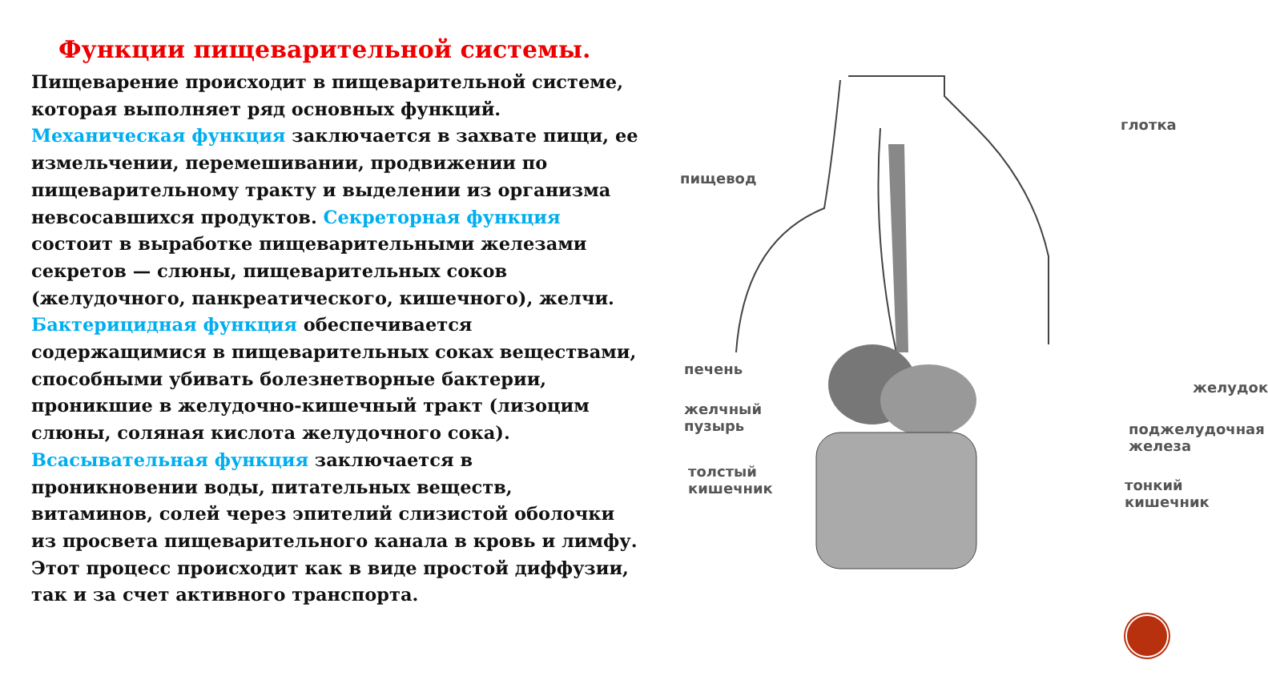Функции пищеварительной системы.
Пищеварение происходит в пищеварительной системе, которая выполняет ряд основных функций. Механическая функция заключается в захвате пищи, ее измельчении, перемешивании, продвижении по пищеварительному тракту и выделении из организма невсосавшихся продуктов. Секреторная функция состоит в выработке пищеварительными железами секретов — слюны, пищеварительных соков (желудочного, панкреатического, кишечного), желчи. Бактерицидная функция обеспечивается содержащимися в пищеварительных соках веществами, способными убивать болезнетворные бактерии, проникшие в желудочно-кишечный тракт (лизоцим слюны, соляная кислота желудочного сока). Всасывательная функция заключается в проникновении воды, питательных веществ, витаминов, солей через эпителий слизистой оболочки из просвета пищеварительного канала в кровь и лимфу. Этот процесс происходит как в виде простой диффузии, так и за счет активного транспорта.
глотка
пищевод
печень
желчный
пузырь
толстый
кишечник
желудок
поджелудочная
железа
тонкий
кишечник